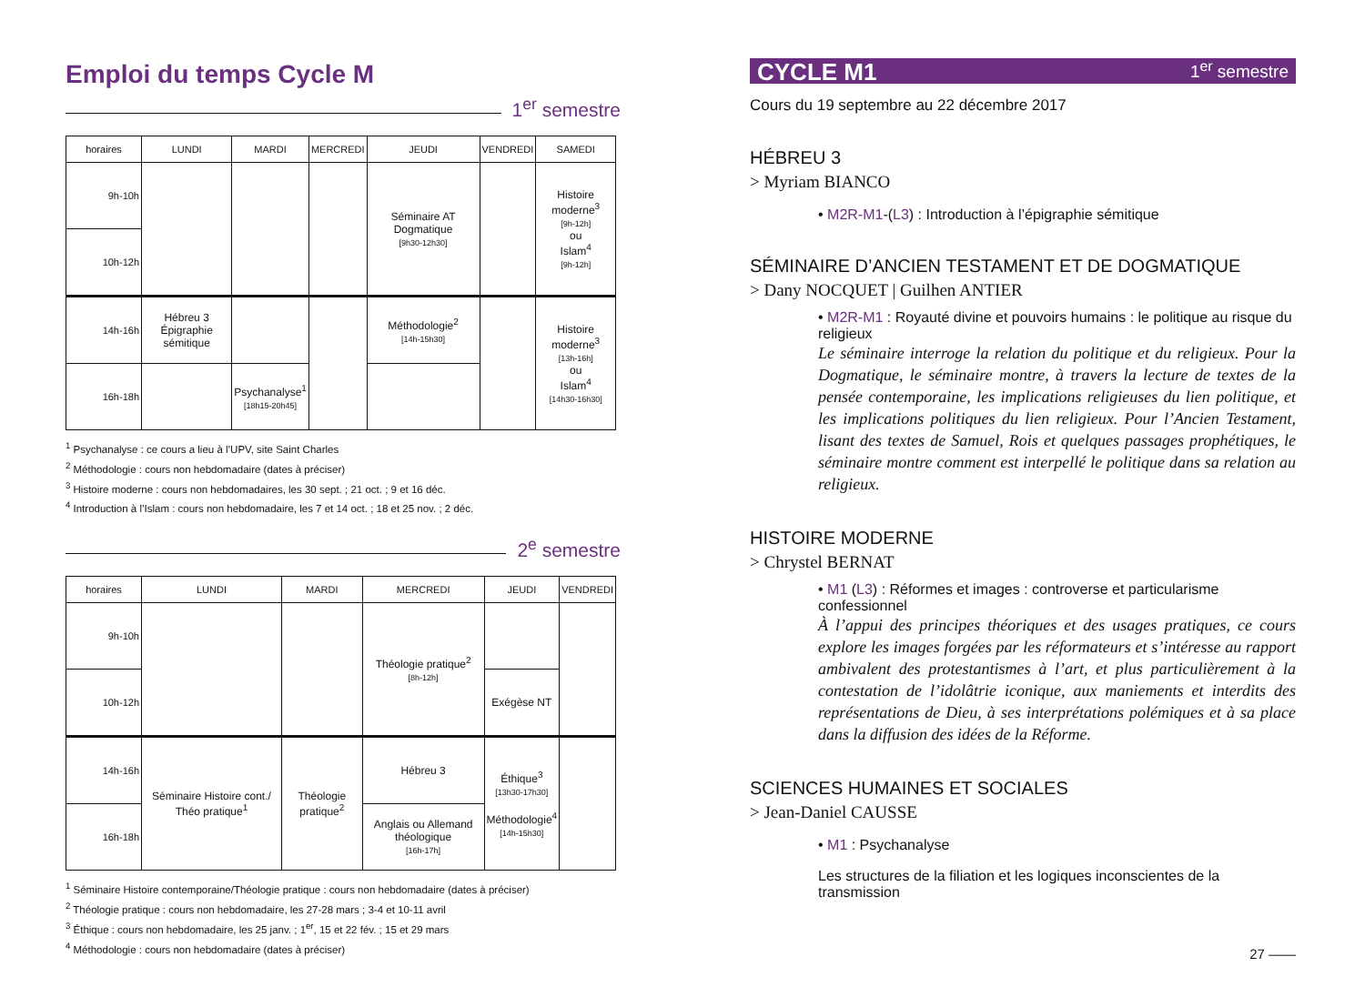Emploi du temps Cycle M
1<sup>er</sup> semestre
| horaires | LUNDI | MARDI | MERCREDI | JEUDI | VENDREDI | SAMEDI |
| --- | --- | --- | --- | --- | --- | --- |
| 9h-10h | | | | Séminaire AT Dogmatique [9h30-12h30] | | Histoire moderne<sup>3</sup> [9h-12h] ou Islam<sup>4</sup> [9h-12h] |
| 10h-12h | | | | | | |
| 14h-16h | Hébreu 3 Épigraphie sémitique | | | Méthodologie<sup>2</sup> [14h-15h30] | | Histoire moderne<sup>3</sup> [13h-16h] ou Islam<sup>4</sup> [14h30-16h30] |
| 16h-18h | | Psychanalyse<sup>1</sup> [18h15-20h45] | | | | |
<sup>1</sup> Psychanalyse : ce cours a lieu à l’UPV, site Saint Charles
<sup>2</sup> Méthodologie : cours non hebdomadaire (dates à préciser)
<sup>3</sup> Histoire moderne : cours non hebdomadaires, les 30 sept. ; 21 oct. ; 9 et 16 déc.
<sup>4</sup> Introduction à l’Islam : cours non hebdomadaire, les 7 et 14 oct. ; 18 et 25 nov. ; 2 déc.
2<sup>e</sup> semestre
| horaires | LUNDI | MARDI | MERCREDI | JEUDI | VENDREDI |
| --- | --- | --- | --- | --- | --- |
| 9h-10h | | | Théologie pratique<sup>2</sup> [8h-12h] | | |
| 10h-12h | | | | Exégèse NT | |
| 14h-16h | Séminaire Histoire cont./ Théo pratique<sup>1</sup> | Théologie pratique<sup>2</sup> | Hébreu 3 | Éthique<sup>3</sup> [13h30-17h30] Méthodologie<sup>4</sup> [14h-15h30] | |
| 16h-18h | | | Anglais ou Allemand théologique [16h-17h] | | |
<sup>1</sup> Séminaire Histoire contemporaine/Théologie pratique : cours non hebdomadaire (dates à préciser)
<sup>2</sup> Théologie pratique : cours non hebdomadaire, les 27-28 mars ; 3-4 et 10-11 avril
<sup>3</sup> Éthique : cours non hebdomadaire, les 25 janv. ; 1<sup>er</sup>, 15 et 22 fév. ; 15 et 29 mars
<sup>4</sup> Méthodologie : cours non hebdomadaire (dates à préciser)
CYCLE M1 1<sup>er</sup> semestre
Cours du 19 septembre au 22 décembre 2017
HÉBREU 3
> Myriam BIANCO
• M2R-M1-(L3) : Introduction à l’épigraphie sémitique
SÉMINAIRE D’ANCIEN TESTAMENT ET DE DOGMATIQUE
> Dany NOCQUET | Guilhen ANTIER
• M2R-M1 : Royauté divine et pouvoirs humains : le politique au risque du religieux
Le séminaire interroge la relation du politique et du religieux. Pour la Dogmatique, le séminaire montre, à travers la lecture de textes de la pensée contemporaine, les implications religieuses du lien politique, et les implications politiques du lien religieux. Pour l’Ancien Testament, lisant des textes de Samuel, Rois et quelques passages prophétiques, le séminaire montre comment est interpellé le politique dans sa relation au religieux.
HISTOIRE MODERNE
> Chrystel BERNAT
• M1 (L3) : Réformes et images : controverse et particularisme confessionnel
À l’appui des principes théoriques et des usages pratiques, ce cours explore les images forgées par les réformateurs et s’intéresse au rapport ambivalent des protestantismes à l’art, et plus particulièrement à la contestation de l’idolâtrie iconique, aux maniements et interdits des représentations de Dieu, à ses interprétations polémiques et à sa place dans la diffusion des idées de la Réforme.
SCIENCES HUMAINES ET SOCIALES
> Jean-Daniel CAUSSE
• M1 : Psychanalyse
Les structures de la filiation et les logiques inconscientes de la transmission
27 ——